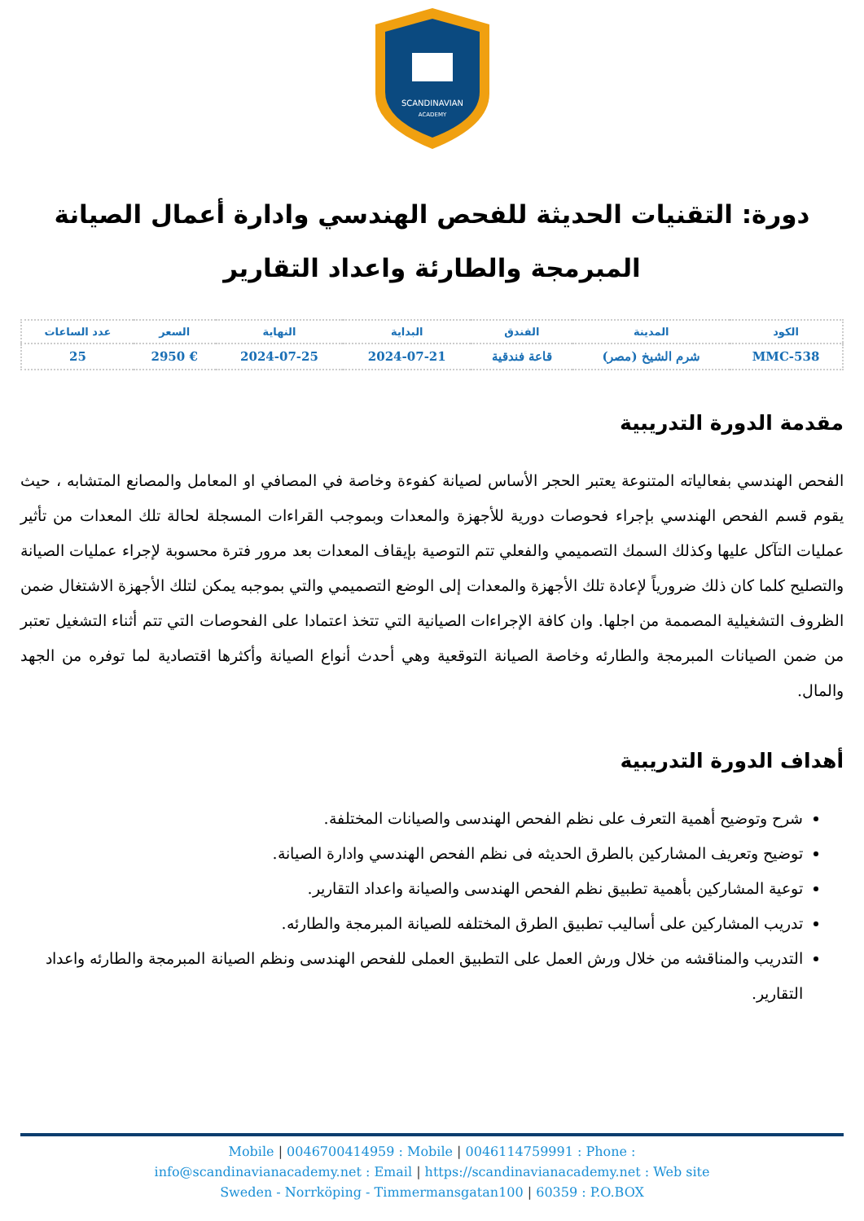SCANDINAVIAN
ACADEMY
دورة: التقنيات الحديثة للفحص الهندسي وادارة أعمال الصيانة المبرمجة والطارئة واعداد التقارير
| الكود | المدينة | الفندق | البداية | النهاية | السعر | عدد الساعات |
| --- | --- | --- | --- | --- | --- | --- |
| MMC-538 | شرم الشيخ (مصر) | قاعة فندقية | 2024-07-21 | 2024-07-25 | € 2950 | 25 |
مقدمة الدورة التدريبية
الفحص الهندسي بفعالياته المتنوعة يعتبر الحجر الأساس لصيانة كفوءة وخاصة في المصافي او المعامل والمصانع المتشابه ، حيث يقوم قسم الفحص الهندسي بإجراء فحوصات دورية للأجهزة والمعدات وبموجب القراءات المسجلة لحالة تلك المعدات من تأثير عمليات التآكل عليها وكذلك السمك التصميمي والفعلي تتم التوصية بإيقاف المعدات بعد مرور فترة محسوبة لإجراء عمليات الصيانة والتصليح كلما كان ذلك ضرورياً لإعادة تلك الأجهزة والمعدات إلى الوضع التصميمي والتي بموجبه يمكن لتلك الأجهزة الاشتغال ضمن الظروف التشغيلية المصممة من اجلها. وان كافة الإجراءات الصيانية التي تتخذ اعتمادا على الفحوصات التي تتم أثناء التشغيل تعتبر من ضمن الصيانات المبرمجة والطارئه وخاصة الصيانة التوقعية وهي أحدث أنواع الصيانة وأكثرها اقتصادية لما توفره من الجهد والمال.
أهداف الدورة التدريبية
شرح وتوضيح أهمية التعرف على نظم الفحص الهندسى والصيانات المختلفة.
توضيح وتعريف المشاركين بالطرق الحديثه فى نظم الفحص الهندسي وادارة الصيانة.
توعية المشاركين بأهمية تطبيق نظم الفحص الهندسى والصيانة واعداد التقارير.
تدريب المشاركين على أساليب تطبيق الطرق المختلفه للصيانة المبرمجة والطارئه.
التدريب والمناقشه من خلال ورش العمل على التطبيق العملى للفحص الهندسى ونظم الصيانة المبرمجة والطارئه واعداد التقارير.
Mobile | 0046700414959 : Mobile | 0046114759991 : Phone :
info@scandinavianacademy.net : Email | https://scandinavianacademy.net : Web site
Sweden - Norrköping - Timmermansgatan100 | 60359 : P.O.BOX